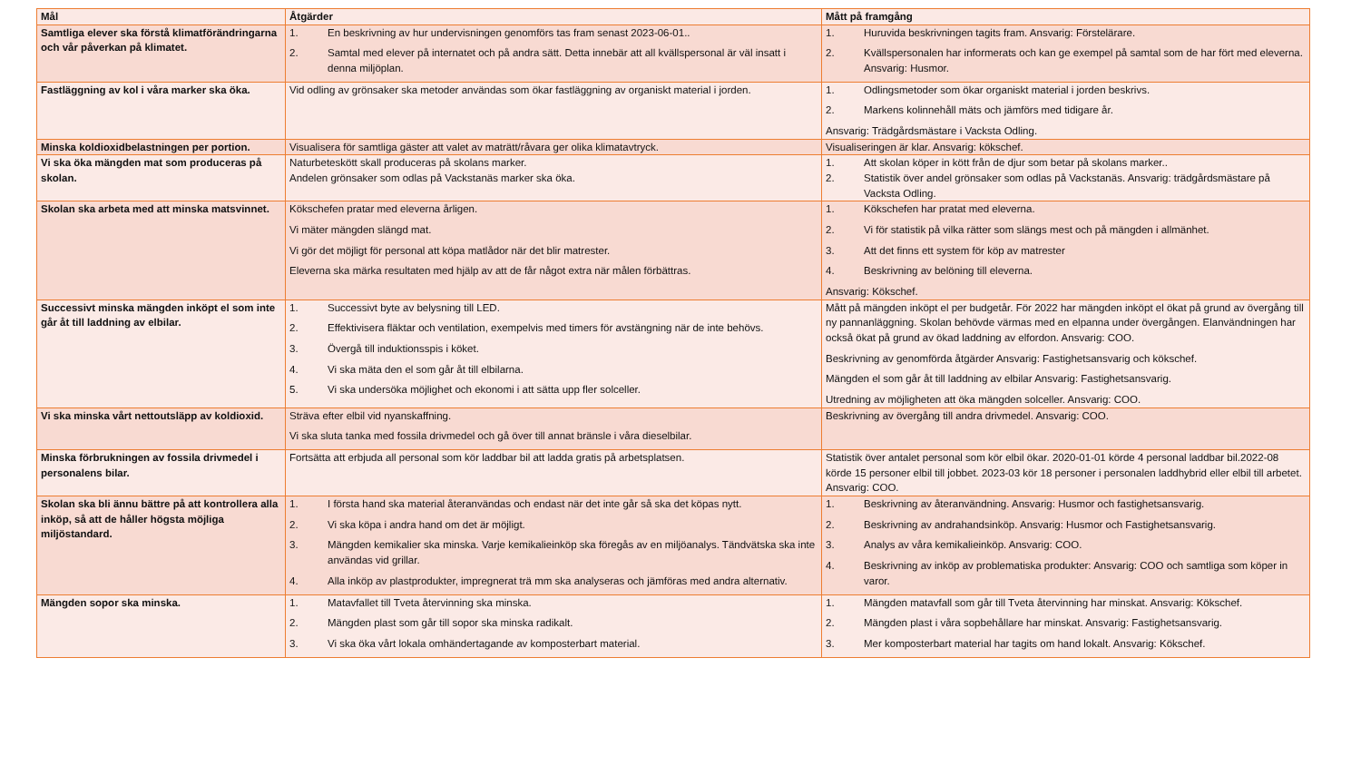| Mål | Åtgärder | Mått på framgång |
| --- | --- | --- |
| Samtliga elever ska förstå klimatförändringarna och vår påverkan på klimatet. | 1. En beskrivning av hur undervisningen genomförs tas fram senast 2023-06-01.. 2. Samtal med elever på internatet och på andra sätt. Detta innebär att all kvällspersonal är väl insatt i denna miljöplan. | 1. Huruvida beskrivningen tagits fram. Ansvarig: Förstelärare. 2. Kvällspersonalen har informerats och kan ge exempel på samtal som de har fört med eleverna. Ansvarig: Husmor. |
| Fastläggning av kol i våra marker ska öka. | Vid odling av grönsaker ska metoder användas som ökar fastläggning av organiskt material i jorden. | 1. Odlingsmetoder som ökar organiskt material i jorden beskrivs. 2. Markens kolinnehåll mäts och jämförs med tidigare år. Ansvarig: Trädgårdsmästare i Vacksta Odling. |
| Minska koldioxidbelastningen per portion. | Visualisera för samtliga gäster att valet av maträtt/råvara ger olika klimatavtryck. | Visualiseringen är klar. Ansvarig: kökschef. |
| Vi ska öka mängden mat som produceras på skolan. | Naturbeteskött skall produceras på skolans marker. Andelen grönsaker som odlas på Vackstanäs marker ska öka. | 1. Att skolan köper in kött från de djur som betar på skolans marker.. 2. Statistik över andel grönsaker som odlas på Vackstanäs. Ansvarig: trädgårdsmästare på Vacksta Odling. |
| Skolan ska arbeta med att minska matsvinnet. | Kökschefen pratar med eleverna årligen. Vi mäter mängden slängd mat. Vi gör det möjligt för personal att köpa matlådor när det blir matrester. Eleverna ska märka resultaten med hjälp av att de får något extra när målen förbättras. | 1. Kökschefen har pratat med eleverna. 2. Vi för statistik på vilka rätter som slängs mest och på mängden i allmänhet. 3. Att det finns ett system för köp av matrester 4. Beskrivning av belöning till eleverna. Ansvarig: Kökschef. |
| Successivt minska mängden inköpt el som inte går åt till laddning av elbilar. | 1. Successivt byte av belysning till LED. 2. Effektivisera fläktar och ventilation, exempelvis med timers för avstängning när de inte behövs. 3. Övergå till induktionsspis i köket. 4. Vi ska mäta den el som går åt till elbilarna. 5. Vi ska undersöka möjlighet och ekonomi i att sätta upp fler solceller. | Mått på mängden inköpt el per budgetår. För 2022 har mängden inköpt el ökat på grund av övergång till ny pannanläggning. Skolan behövde värmas med en elpanna under övergången. Elanvändningen har också ökat på grund av ökad laddning av elfordon. Ansvarig: COO. Beskrivning av genomförda åtgärder Ansvarig: Fastighetsansvarig och kökschef. Mängden el som går åt till laddning av elbilar Ansvarig: Fastighetsansvarig. Utredning av möjligheten att öka mängden solceller. Ansvarig: COO. |
| Vi ska minska vårt nettoutsläpp av koldioxid. | Sträva efter elbil vid nyanskaffning. Vi ska sluta tanka med fossila drivmedel och gå över till annat bränsle i våra dieselbilar. | Beskrivning av övergång till andra drivmedel. Ansvarig: COO. |
| Minska förbrukningen av fossila drivmedel i personalens bilar. | Fortsätta att erbjuda all personal som kör laddbar bil att ladda gratis på arbetsplatsen. | Statistik över antalet personal som kör elbil ökar. 2020-01-01 körde 4 personal laddbar bil.2022-08 körde 15 personer elbil till jobbet. 2023-03 kör 18 personer i personalen laddhybrid eller elbil till arbetet. Ansvarig: COO. |
| Skolan ska bli ännu bättre på att kontrollera alla inköp, så att de håller högsta möjliga miljöstandard. | 1. I första hand ska material återanvändas och endast när det inte går så ska det köpas nytt. 2. Vi ska köpa i andra hand om det är möjligt. 3. Mängden kemikalier ska minska. Varje kemikalieinköp ska föregås av en miljöanalys. Tändvätska ska inte användas vid grillar. 4. Alla inköp av plastprodukter, impregnerat trä mm ska analyseras och jämföras med andra alternativ. | 1. Beskrivning av återanvändning. Ansvarig: Husmor och fastighetsansvarig. 2. Beskrivning av andrahandsinköp. Ansvarig: Husmor och Fastighetsansvarig. 3. Analys av våra kemikalieinköp. Ansvarig: COO. 4. Beskrivning av inköp av problematiska produkter: Ansvarig: COO och samtliga som köper in varor. |
| Mängden sopor ska minska. | 1. Matavfallet till Tveta återvinning ska minska. 2. Mängden plast som går till sopor ska minska radikalt. 3. Vi ska öka vårt lokala omhändertagande av komposterbart material. | 1. Mängden matavfall som går till Tveta återvinning har minskat. Ansvarig: Kökschef. 2. Mängden plast i våra sopbehållare har minskat. Ansvarig: Fastighetsansvarig. 3. Mer komposterbart material har tagits om hand lokalt. Ansvarig: Kökschef. |